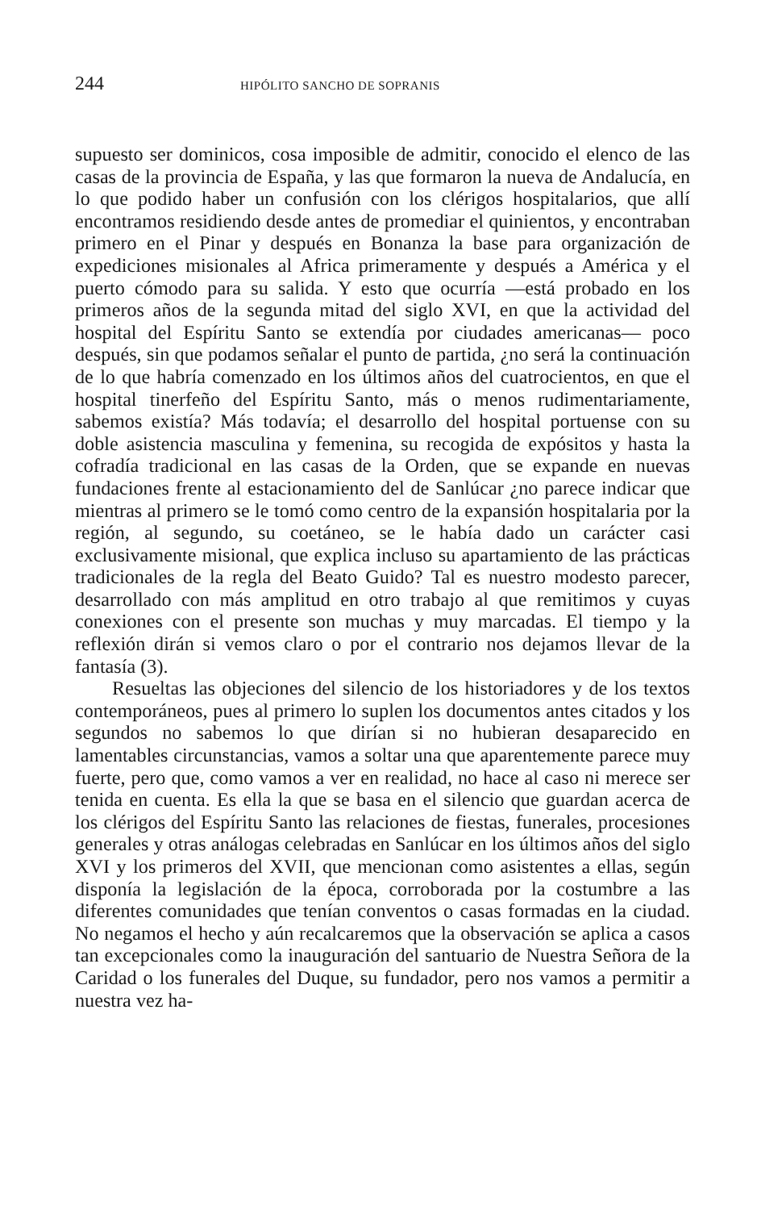244 HIPÓLITO SANCHO DE SOPRANIS
supuesto ser dominicos, cosa imposible de admitir, conocido el elenco de las casas de la provincia de España, y las que formaron la nueva de Andalucía, en lo que podido haber un confusión con los clérigos hospitalarios, que allí encontramos residiendo desde antes de promediar el quinientos, y encontraban primero en el Pinar y después en Bonanza la base para organización de expediciones misionales al Africa primeramente y después a América y el puerto cómodo para su salida. Y esto que ocurría —está probado en los primeros años de la segunda mitad del siglo XVI, en que la actividad del hospital del Espíritu Santo se extendía por ciudades americanas— poco después, sin que podamos señalar el punto de partida, ¿no será la continuación de lo que habría comenzado en los últimos años del cuatrocientos, en que el hospital tinerfeño del Espíritu Santo, más o menos rudimentariamente, sabemos existía? Más todavía; el desarrollo del hospital portuense con su doble asistencia masculina y femenina, su recogida de expósitos y hasta la cofradía tradicional en las casas de la Orden, que se expande en nuevas fundaciones frente al estacionamiento del de Sanlúcar ¿no parece indicar que mientras al primero se le tomó como centro de la expansión hospitalaria por la región, al segundo, su coetáneo, se le había dado un carácter casi exclusivamente misional, que explica incluso su apartamiento de las prácticas tradicionales de la regla del Beato Guido? Tal es nuestro modesto parecer, desarrollado con más amplitud en otro trabajo al que remitimos y cuyas conexiones con el presente son muchas y muy marcadas. El tiempo y la reflexión dirán si vemos claro o por el contrario nos dejamos llevar de la fantasía (3).
Resueltas las objeciones del silencio de los historiadores y de los textos contemporáneos, pues al primero lo suplen los documentos antes citados y los segundos no sabemos lo que dirían si no hubieran desaparecido en lamentables circunstancias, vamos a soltar una que aparentemente parece muy fuerte, pero que, como vamos a ver en realidad, no hace al caso ni merece ser tenida en cuenta. Es ella la que se basa en el silencio que guardan acerca de los clérigos del Espíritu Santo las relaciones de fiestas, funerales, procesiones generales y otras análogas celebradas en Sanlúcar en los últimos años del siglo XVI y los primeros del XVII, que mencionan como asistentes a ellas, según disponía la legislación de la época, corroborada por la costumbre a las diferentes comunidades que tenían conventos o casas formadas en la ciudad. No negamos el hecho y aún recalcaremos que la observación se aplica a casos tan excepcionales como la inauguración del santuario de Nuestra Señora de la Caridad o los funerales del Duque, su fundador, pero nos vamos a permitir a nuestra vez ha-